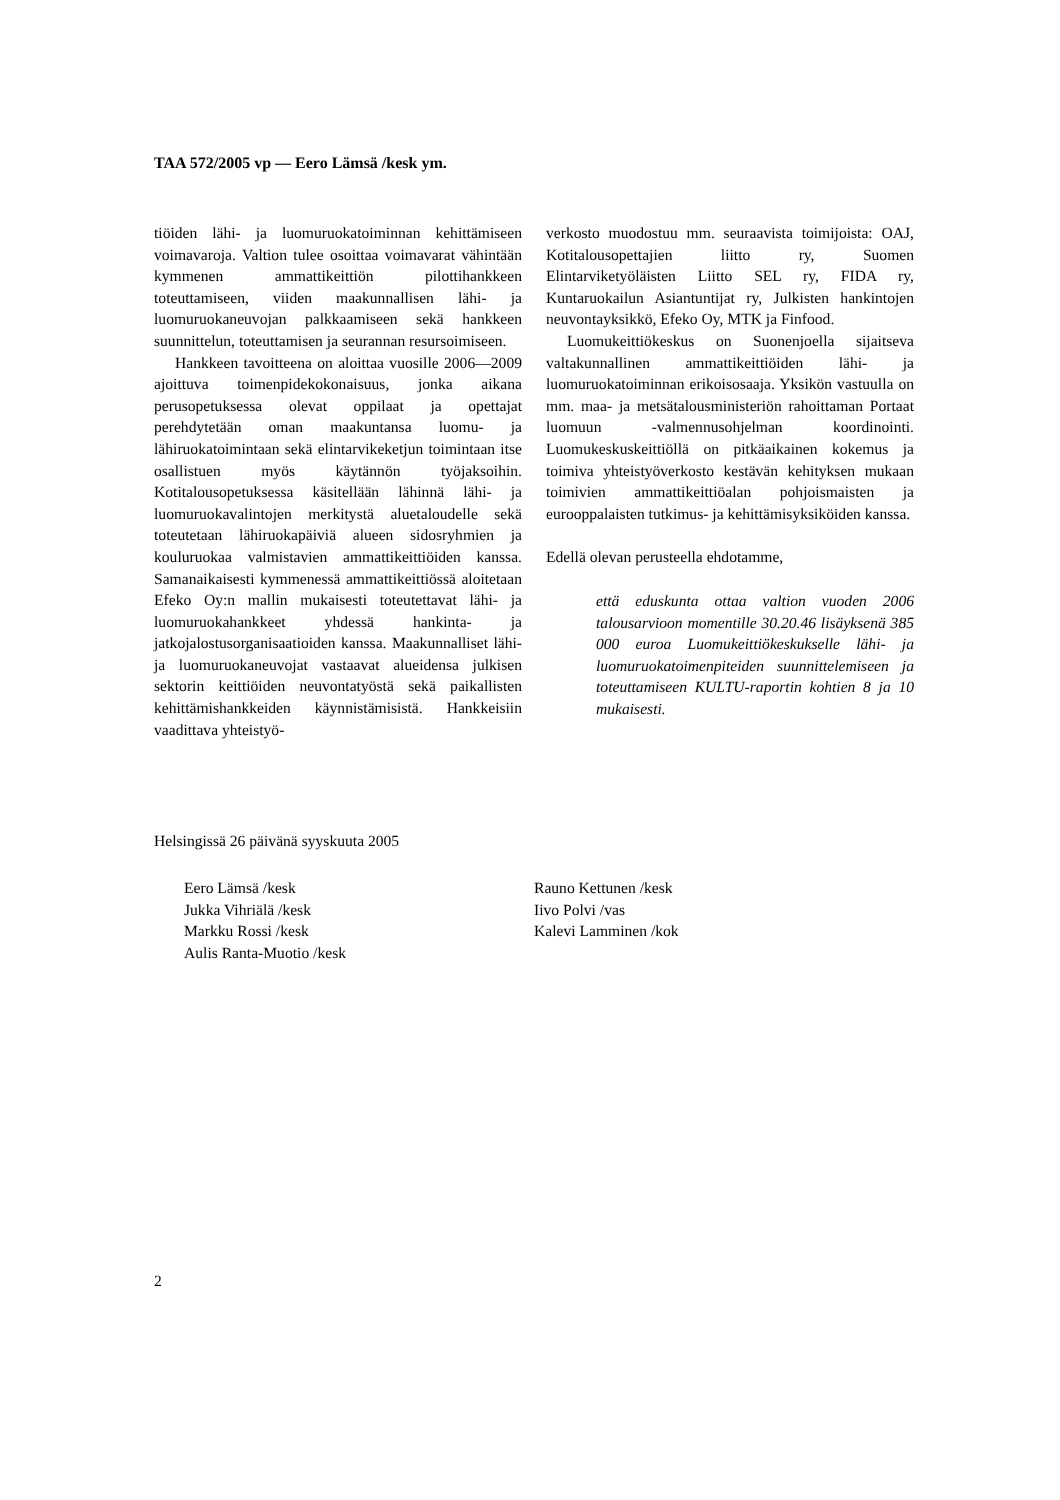TAA 572/2005 vp — Eero Lämsä /kesk ym.
tiöiden lähi- ja luomuruokatoiminnan kehittämiseen voimavaroja. Valtion tulee osoittaa voimavarat vähintään kymmenen ammattikeittiön pilottihankkeen toteuttamiseen, viiden maakunnallisen lähi- ja luomuruokaneuvojan palkkaamiseen sekä hankkeen suunnittelun, toteuttamisen ja seurannan resursoimiseen.
Hankkeen tavoitteena on aloittaa vuosille 2006—2009 ajoittuva toimenpidekokonaisuus, jonka aikana perusopetuksessa olevat oppilaat ja opettajat perehdytetään oman maakuntansa luomu- ja lähiruokatoimintaan sekä elintarvikeketjun toimintaan itse osallistuen myös käytännön työjaksoihin. Kotitalousopetuksessa käsitellään lähinnä lähi- ja luomuruokavalintojen merkitystä aluetaloudelle sekä toteutetaan lähiruokapäiviä alueen sidosryhmien ja kouluruokaa valmistavien ammattikeittiöiden kanssa. Samanaikaisesti kymmenessä ammattikeittiössä aloitetaan Efeko Oy:n mallin mukaisesti toteutettavat lähi- ja luomuruokahankkeet yhdessä hankinta- ja jatkojalostusorganisaatioiden kanssa. Maakunnalliset lähi- ja luomuruokaneuvojat vastaavat alueidensa julkisen sektorin keittiöiden neuvontatyöstä sekä paikallisten kehittämishankkeiden käynnistämisistä. Hankkeisiin vaadittava yhteistyö-
verkosto muodostuu mm. seuraavista toimijoista: OAJ, Kotitalousopettajien liitto ry, Suomen Elintarviketyöläisten Liitto SEL ry, FIDA ry, Kuntaruokailun Asiantuntijat ry, Julkisten hankintojen neuvontayksikkö, Efeko Oy, MTK ja Finfood.
Luomukeittiökeskus on Suonenjoella sijaitseva valtakunnallinen ammattikeittiöiden lähi- ja luomuruokatoiminnan erikoisosaaja. Yksikön vastuulla on mm. maa- ja metsätalousministeriön rahoittaman Portaat luomuun -valmennusohjelman koordinointi. Luomukeskuskeittiöllä on pitkäaikainen kokemus ja toimiva yhteistyöverkosto kestävän kehityksen mukaan toimivien ammattikeittiöalan pohjoismaisten ja eurooppalaisten tutkimus- ja kehittämisyksiköiden kanssa.
Edellä olevan perusteella ehdotamme,
että eduskunta ottaa valtion vuoden 2006 talousarvioon momentille 30.20.46 lisäyksenä 385 000 euroa Luomukeittiökeskukselle lähi- ja luomuruokatoimenpiteiden suunnittelemiseen ja toteuttamiseen KULTU-raportin kohtien 8 ja 10 mukaisesti.
Helsingissä 26 päivänä syyskuuta 2005
Eero Lämsä /kesk
Jukka Vihriälä /kesk
Markku Rossi /kesk
Aulis Ranta-Muotio /kesk
Rauno Kettunen /kesk
Iivo Polvi /vas
Kalevi Lamminen /kok
2